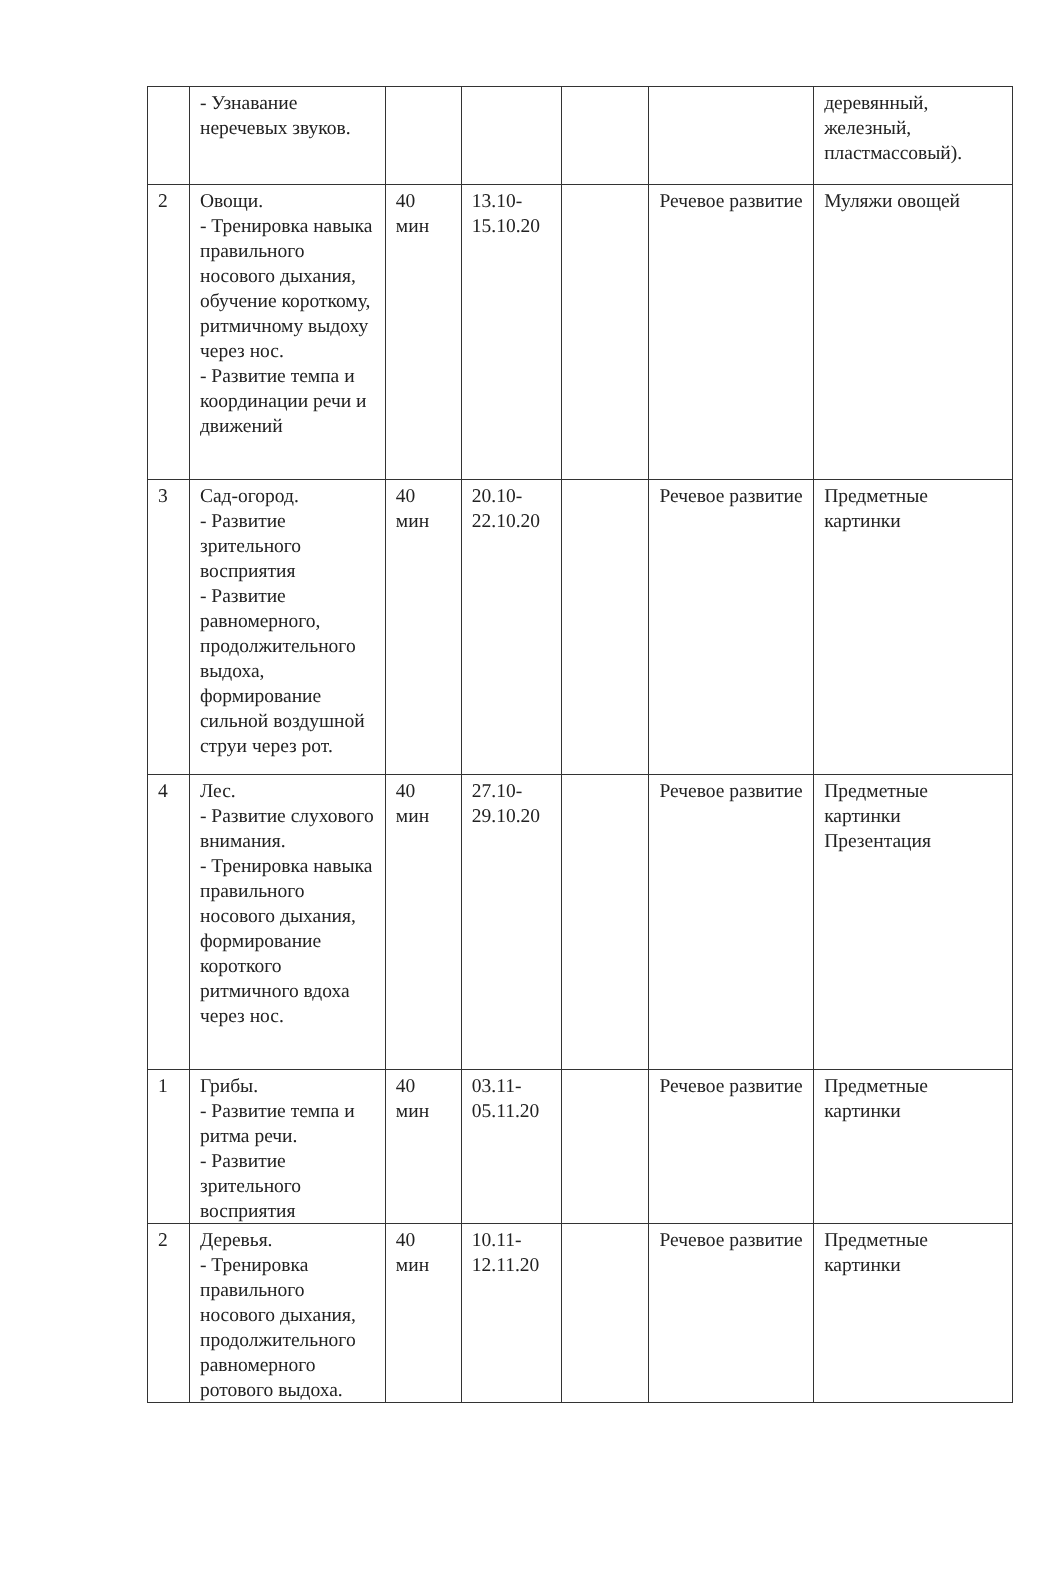| | - Узнавание неречевых звуков. | | | | | деревянный, железный, пластмассовый). |
| 2 | Овощи. - Тренировка навыка правильного носового дыхания, обучение короткому, ритмичному выдоху через нос. - Развитие темпа и координации речи и движений | 40 мин | 13.10-15.10.20 | | Речевое развитие | Муляжи овощей |
| 3 | Сад-огород. - Развитие зрительного восприятия - Развитие равномерного, продолжительного выдоха, формирование сильной воздушной струи через рот. | 40 мин | 20.10-22.10.20 | | Речевое развитие | Предметные картинки |
| 4 | Лес. - Развитие слухового внимания. - Тренировка навыка правильного носового дыхания, формирование короткого ритмичного вдоха через нос. | 40 мин | 27.10-29.10.20 | | Речевое развитие | Предметные картинки Презентация |
| 1 | Грибы. - Развитие темпа и ритма речи. - Развитие зрительного восприятия | 40 мин | 03.11-05.11.20 | | Речевое развитие | Предметные картинки |
| 2 | Деревья. - Тренировка правильного носового дыхания, продолжительного равномерного ротового выдоха. | 40 мин | 10.11-12.11.20 | | Речевое развитие | Предметные картинки |